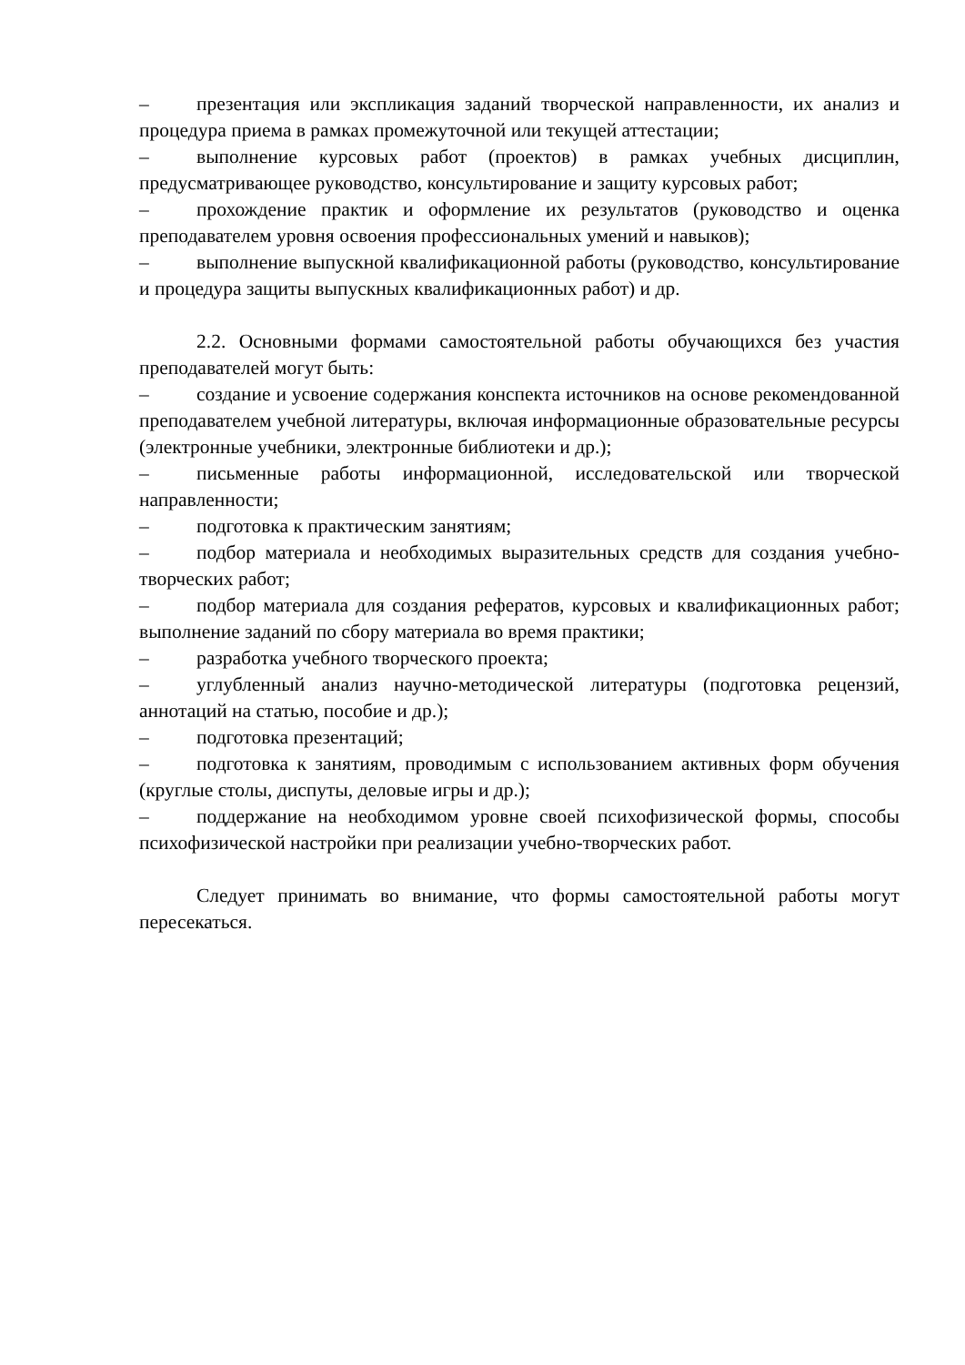– презентация или экспликация заданий творческой направленности, их анализ и процедура приема в рамках промежуточной или текущей аттестации;
– выполнение курсовых работ (проектов) в рамках учебных дисциплин, предусматривающее руководство, консультирование и защиту курсовых работ;
– прохождение практик и оформление их результатов (руководство и оценка преподавателем уровня освоения профессиональных умений и навыков);
– выполнение выпускной квалификационной работы (руководство, консультирование и процедура защиты выпускных квалификационных работ) и др.
2.2. Основными формами самостоятельной работы обучающихся без участия преподавателей могут быть:
– создание и усвоение содержания конспекта источников на основе рекомендованной преподавателем учебной литературы, включая информационные образовательные ресурсы (электронные учебники, электронные библиотеки и др.);
– письменные работы информационной, исследовательской или творческой направленности;
– подготовка к практическим занятиям;
– подбор материала и необходимых выразительных средств для создания учебно-творческих работ;
– подбор материала для создания рефератов, курсовых и квалификационных работ; выполнение заданий по сбору материала во время практики;
– разработка учебного творческого проекта;
– углубленный анализ научно-методической литературы (подготовка рецензий, аннотаций на статью, пособие и др.);
– подготовка презентаций;
– подготовка к занятиям, проводимым с использованием активных форм обучения (круглые столы, диспуты, деловые игры и др.);
– поддержание на необходимом уровне своей психофизической формы, способы психофизической настройки при реализации учебно-творческих работ.
Следует принимать во внимание, что формы самостоятельной работы могут пересекаться.